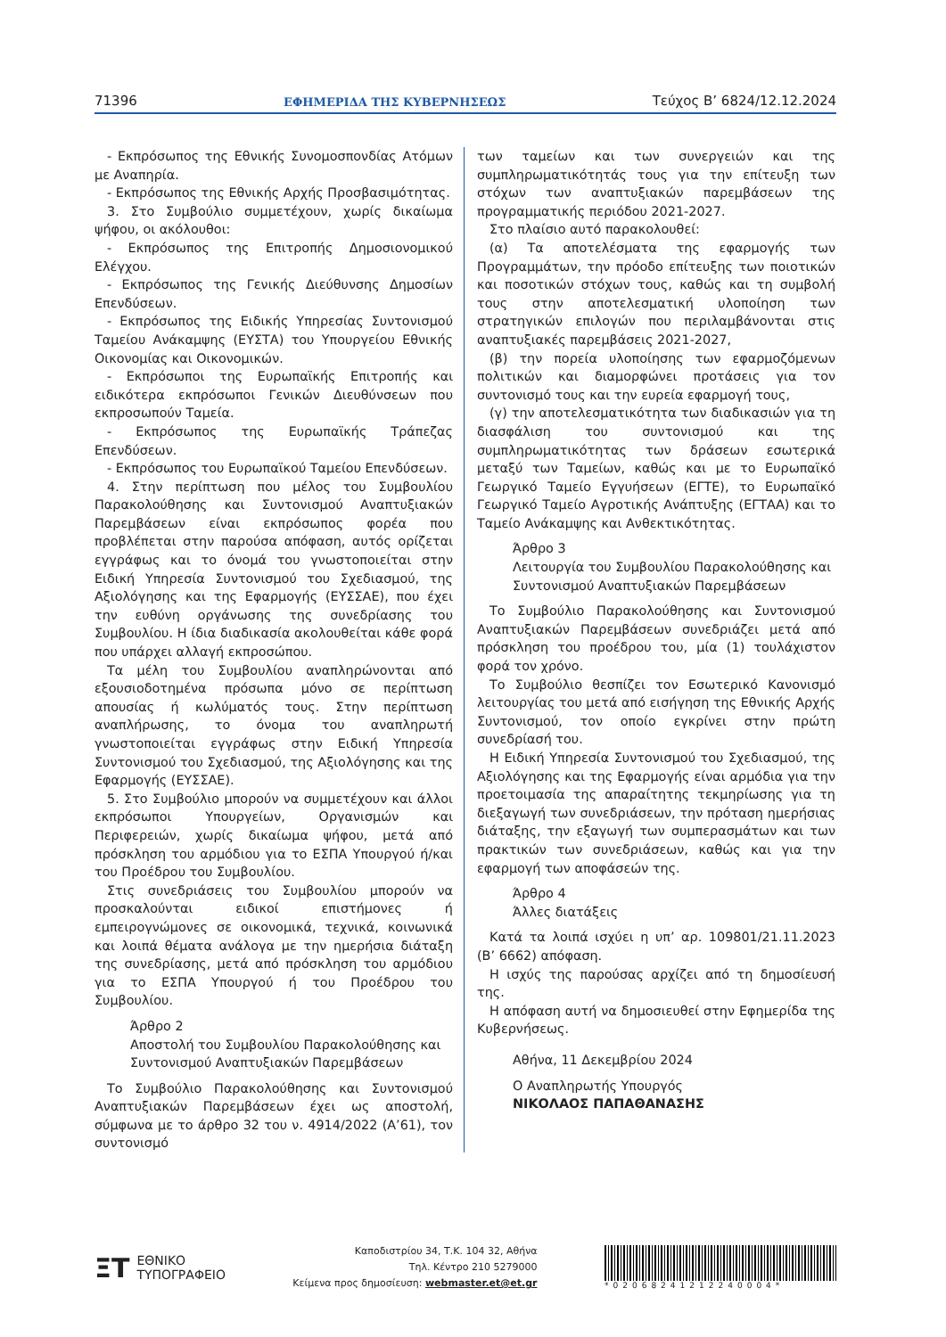71396 ΕΦΗΜΕΡΙΔΑ ΤΗΣ ΚΥΒΕΡΝΗΣΕΩΣ Τεύχος B’ 6824/12.12.2024
- Εκπρόσωπος της Εθνικής Συνομοσπονδίας Ατόμων με Αναπηρία.
- Εκπρόσωπος της Εθνικής Αρχής Προσβασιμότητας.
3. Στο Συμβούλιο συμμετέχουν, χωρίς δικαίωμα ψήφου, οι ακόλουθοι:
- Εκπρόσωπος της Επιτροπής Δημοσιονομικού Ελέγχου.
- Εκπρόσωπος της Γενικής Διεύθυνσης Δημοσίων Επενδύσεων.
- Εκπρόσωπος της Ειδικής Υπηρεσίας Συντονισμού Ταμείου Ανάκαμψης (ΕΥΣΤΑ) του Υπουργείου Εθνικής Οικονομίας και Οικονομικών.
- Εκπρόσωποι της Ευρωπαϊκής Επιτροπής και ειδικότερα εκπρόσωποι Γενικών Διευθύνσεων που εκπροσωπούν Ταμεία.
- Εκπρόσωπος της Ευρωπαϊκής Τράπεζας Επενδύσεων.
- Εκπρόσωπος του Ευρωπαϊκού Ταμείου Επενδύσεων.
4. Στην περίπτωση που μέλος του Συμβουλίου Παρακολούθησης και Συντονισμού Αναπτυξιακών Παρεμβάσεων είναι εκπρόσωπος φορέα που προβλέπεται στην παρούσα απόφαση, αυτός ορίζεται εγγράφως και το όνομά του γνωστοποιείται στην Ειδική Υπηρεσία Συντονισμού του Σχεδιασμού, της Αξιολόγησης και της Εφαρμογής (ΕΥΣΣΑΕ), που έχει την ευθύνη οργάνωσης της συνεδρίασης του Συμβουλίου. Η ίδια διαδικασία ακολουθείται κάθε φορά που υπάρχει αλλαγή εκπροσώπου.
Τα μέλη του Συμβουλίου αναπληρώνονται από εξουσιοδοτημένα πρόσωπα μόνο σε περίπτωση απουσίας ή κωλύματός τους. Στην περίπτωση αναπλήρωσης, το όνομα του αναπληρωτή γνωστοποιείται εγγράφως στην Ειδική Υπηρεσία Συντονισμού του Σχεδιασμού, της Αξιολόγησης και της Εφαρμογής (ΕΥΣΣΑΕ).
5. Στο Συμβούλιο μπορούν να συμμετέχουν και άλλοι εκπρόσωποι Υπουργείων, Οργανισμών και Περιφερειών, χωρίς δικαίωμα ψήφου, μετά από πρόσκληση του αρμόδιου για το ΕΣΠΑ Υπουργού ή/και του Προέδρου του Συμβουλίου.
Στις συνεδριάσεις του Συμβουλίου μπορούν να προσκαλούνται ειδικοί επιστήμονες ή εμπειρογνώμονες σε οικονομικά, τεχνικά, κοινωνικά και λοιπά θέματα ανάλογα με την ημερήσια διάταξη της συνεδρίασης, μετά από πρόσκληση του αρμόδιου για το ΕΣΠΑ Υπουργού ή του Προέδρου του Συμβουλίου.
Άρθρο 2
Αποστολή του Συμβουλίου Παρακολούθησης και Συντονισμού Αναπτυξιακών Παρεμβάσεων
Το Συμβούλιο Παρακολούθησης και Συντονισμού Αναπτυξιακών Παρεμβάσεων έχει ως αποστολή, σύμφωνα με το άρθρο 32 του ν. 4914/2022 (Α’61), τον συντονισμό
των ταμείων και των συνεργειών και της συμπληρωματικότητάς τους για την επίτευξη των στόχων των αναπτυξιακών παρεμβάσεων της προγραμματικής περιόδου 2021-2027.
Στο πλαίσιο αυτό παρακολουθεί:
(α) Τα αποτελέσματα της εφαρμογής των Προγραμμάτων, την πρόοδο επίτευξης των ποιοτικών και ποσοτικών στόχων τους, καθώς και τη συμβολή τους στην αποτελεσματική υλοποίηση των στρατηγικών επιλογών που περιλαμβάνονται στις αναπτυξιακές παρεμβάσεις 2021-2027,
(β) την πορεία υλοποίησης των εφαρμοζόμενων πολιτικών και διαμορφώνει προτάσεις για τον συντονισμό τους και την ευρεία εφαρμογή τους,
(γ) την αποτελεσματικότητα των διαδικασιών για τη διασφάλιση του συντονισμού και της συμπληρωματικότητας των δράσεων εσωτερικά μεταξύ των Ταμείων, καθώς και με το Ευρωπαϊκό Γεωργικό Ταμείο Εγγυήσεων (ΕΓΤΕ), το Ευρωπαϊκό Γεωργικό Ταμείο Αγροτικής Ανάπτυξης (ΕΓΤΑΑ) και το Ταμείο Ανάκαμψης και Ανθεκτικότητας.
Άρθρο 3
Λειτουργία του Συμβουλίου Παρακολούθησης και Συντονισμού Αναπτυξιακών Παρεμβάσεων
Το Συμβούλιο Παρακολούθησης και Συντονισμού Αναπτυξιακών Παρεμβάσεων συνεδριάζει μετά από πρόσκληση του προέδρου του, μία (1) τουλάχιστον φορά τον χρόνο.
Το Συμβούλιο θεσπίζει τον Εσωτερικό Κανονισμό λειτουργίας του μετά από εισήγηση της Εθνικής Αρχής Συντονισμού, τον οποίο εγκρίνει στην πρώτη συνεδρίασή του.
Η Ειδική Υπηρεσία Συντονισμού του Σχεδιασμού, της Αξιολόγησης και της Εφαρμογής είναι αρμόδια για την προετοιμασία της απαραίτητης τεκμηρίωσης για τη διεξαγωγή των συνεδριάσεων, την πρόταση ημερήσιας διάταξης, την εξαγωγή των συμπερασμάτων και των πρακτικών των συνεδριάσεων, καθώς και για την εφαρμογή των αποφάσεών της.
Άρθρο 4
Άλλες διατάξεις
Κατά τα λοιπά ισχύει η υπ’ αρ. 109801/21.11.2023 (Β’ 6662) απόφαση.
Η ισχύς της παρούσας αρχίζει από τη δημοσίευσή της.
Η απόφαση αυτή να δημοσιευθεί στην Εφημερίδα της Κυβερνήσεως.
Αθήνα, 11 Δεκεμβρίου 2024
Ο Αναπληρωτής Υπουργός
ΝΙΚΟΛΑΟΣ ΠΑΠΑΘΑΝΑΣΗΣ
ΞΤ ΕΘΝΙΚΟ
ΤΥΠΟΓΡΑΦΕΙΟ
Καποδιστρίου 34, Τ.Κ. 104 32, Αθήνα
Τηλ. Κέντρο 210 5279000
Κείμενα προς δημοσίευση: webmaster.et@et.gr
*02068241212240004*